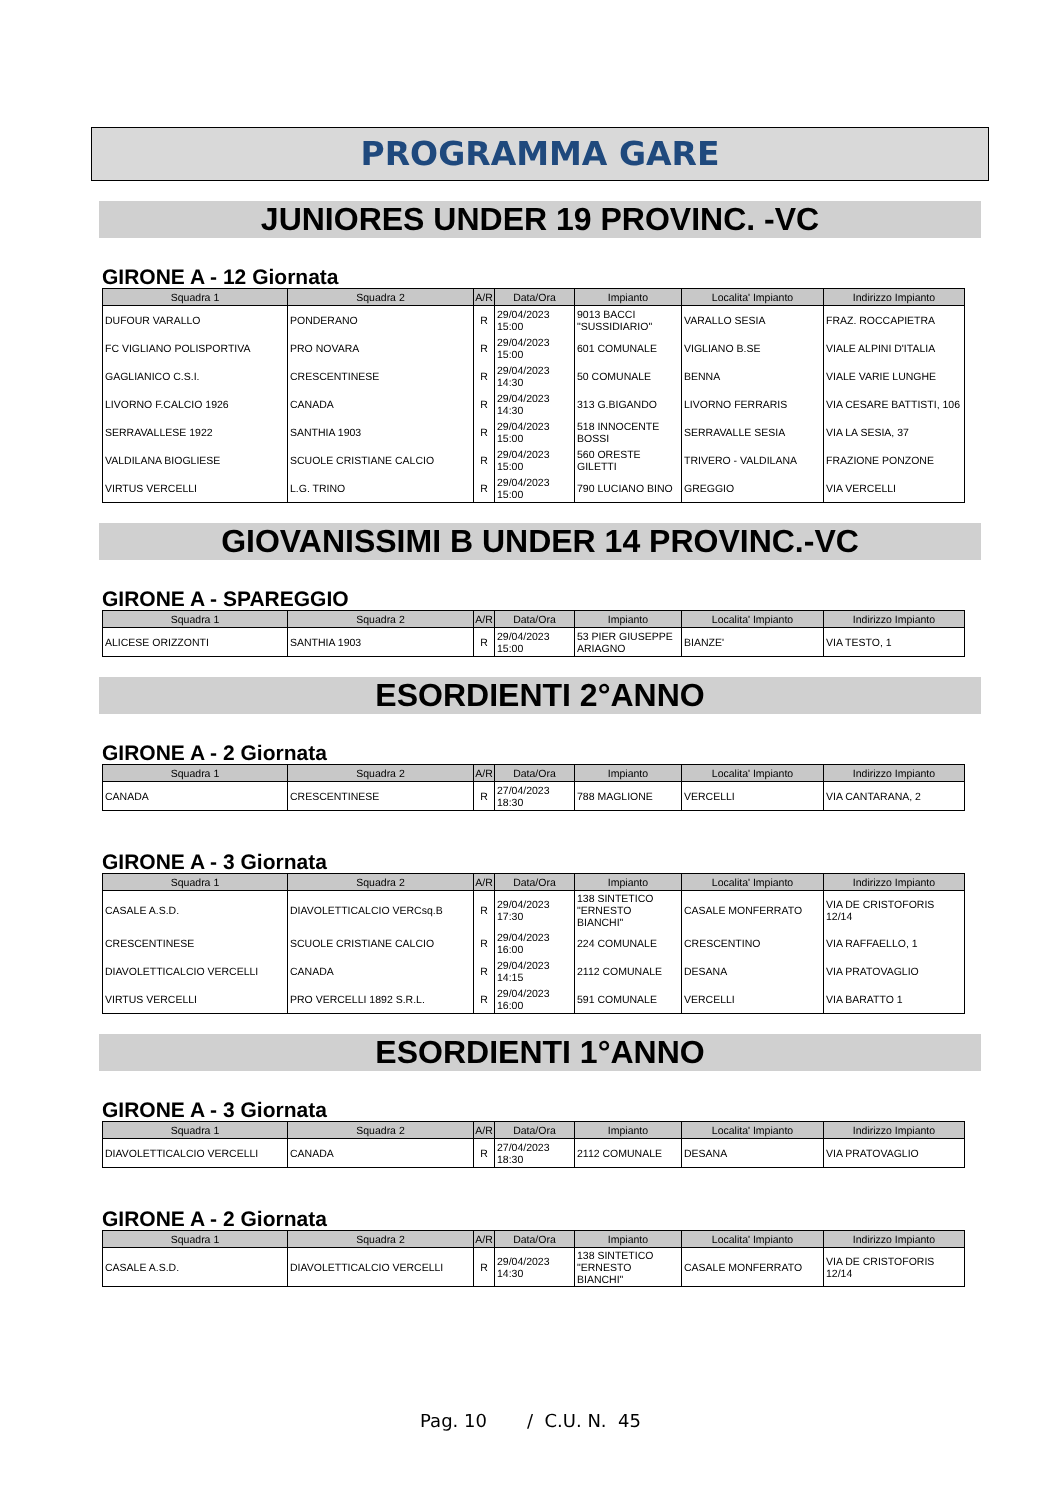PROGRAMMA GARE
JUNIORES UNDER 19 PROVINC. -VC
GIRONE A - 12 Giornata
| Squadra 1 | Squadra 2 | A/R | Data/Ora | Impianto | Localita' Impianto | Indirizzo Impianto |
| --- | --- | --- | --- | --- | --- | --- |
| DUFOUR VARALLO | PONDERANO | R | 29/04/2023 15:00 | 9013 BACCI "SUSSIDIARIO" | VARALLO SESIA | FRAZ. ROCCAPIETRA |
| FC VIGLIANO POLISPORTIVA | PRO NOVARA | R | 29/04/2023 15:00 | 601 COMUNALE | VIGLIANO B.SE | VIALE ALPINI D'ITALIA |
| GAGLIANICO C.S.I. | CRESCENTINESE | R | 29/04/2023 14:30 | 50 COMUNALE | BENNA | VIALE VARIE LUNGHE |
| LIVORNO F.CALCIO 1926 | CANADA | R | 29/04/2023 14:30 | 313 G.BIGANDO | LIVORNO FERRARIS | VIA CESARE BATTISTI, 106 |
| SERRAVALLESE 1922 | SANTHIA 1903 | R | 29/04/2023 15:00 | 518 INNOCENTE BOSSI | SERRAVALLE SESIA | VIA LA SESIA, 37 |
| VALDILANA BIOGLIESE | SCUOLE CRISTIANE CALCIO | R | 29/04/2023 15:00 | 560 ORESTE GILETTI | TRIVERO - VALDILANA | FRAZIONE PONZONE |
| VIRTUS VERCELLI | L.G. TRINO | R | 29/04/2023 15:00 | 790 LUCIANO BINO | GREGGIO | VIA VERCELLI |
GIOVANISSIMI B UNDER 14 PROVINC.-VC
GIRONE A - SPAREGGIO
| Squadra 1 | Squadra 2 | A/R | Data/Ora | Impianto | Localita' Impianto | Indirizzo Impianto |
| --- | --- | --- | --- | --- | --- | --- |
| ALICESE ORIZZONTI | SANTHIA 1903 | R | 29/04/2023 15:00 | 53 PIER GIUSEPPE ARIAGNO | BIANZE' | VIA TESTO, 1 |
ESORDIENTI 2°ANNO
GIRONE A - 2 Giornata
| Squadra 1 | Squadra 2 | A/R | Data/Ora | Impianto | Localita' Impianto | Indirizzo Impianto |
| --- | --- | --- | --- | --- | --- | --- |
| CANADA | CRESCENTINESE | R | 27/04/2023 18:30 | 788 MAGLIONE | VERCELLI | VIA CANTARANA, 2 |
GIRONE A - 3 Giornata
| Squadra 1 | Squadra 2 | A/R | Data/Ora | Impianto | Localita' Impianto | Indirizzo Impianto |
| --- | --- | --- | --- | --- | --- | --- |
| CASALE A.S.D. | DIAVOLETTICALCIO VERCsq.B | R | 29/04/2023 17:30 | 138 SINTETICO "ERNESTO BIANCHI" | CASALE MONFERRATO | VIA DE CRISTOFORIS 12/14 |
| CRESCENTINESE | SCUOLE CRISTIANE CALCIO | R | 29/04/2023 16:00 | 224 COMUNALE | CRESCENTINO | VIA RAFFAELLO, 1 |
| DIAVOLETTICALCIO VERCELLI | CANADA | R | 29/04/2023 14:15 | 2112 COMUNALE | DESANA | VIA PRATOVAGLIO |
| VIRTUS VERCELLI | PRO VERCELLI 1892 S.R.L. | R | 29/04/2023 16:00 | 591 COMUNALE | VERCELLI | VIA BARATTO 1 |
ESORDIENTI 1°ANNO
GIRONE A - 3 Giornata
| Squadra 1 | Squadra 2 | A/R | Data/Ora | Impianto | Localita' Impianto | Indirizzo Impianto |
| --- | --- | --- | --- | --- | --- | --- |
| DIAVOLETTICALCIO VERCELLI | CANADA | R | 27/04/2023 18:30 | 2112 COMUNALE | DESANA | VIA PRATOVAGLIO |
GIRONE A - 2 Giornata
| Squadra 1 | Squadra 2 | A/R | Data/Ora | Impianto | Localita' Impianto | Indirizzo Impianto |
| --- | --- | --- | --- | --- | --- | --- |
| CASALE A.S.D. | DIAVOLETTICALCIO VERCELLI | R | 29/04/2023 14:30 | 138 SINTETICO "ERNESTO BIANCHI" | CASALE MONFERRATO | VIA DE CRISTOFORIS 12/14 |
Pag. 10 / C.U. N. 45